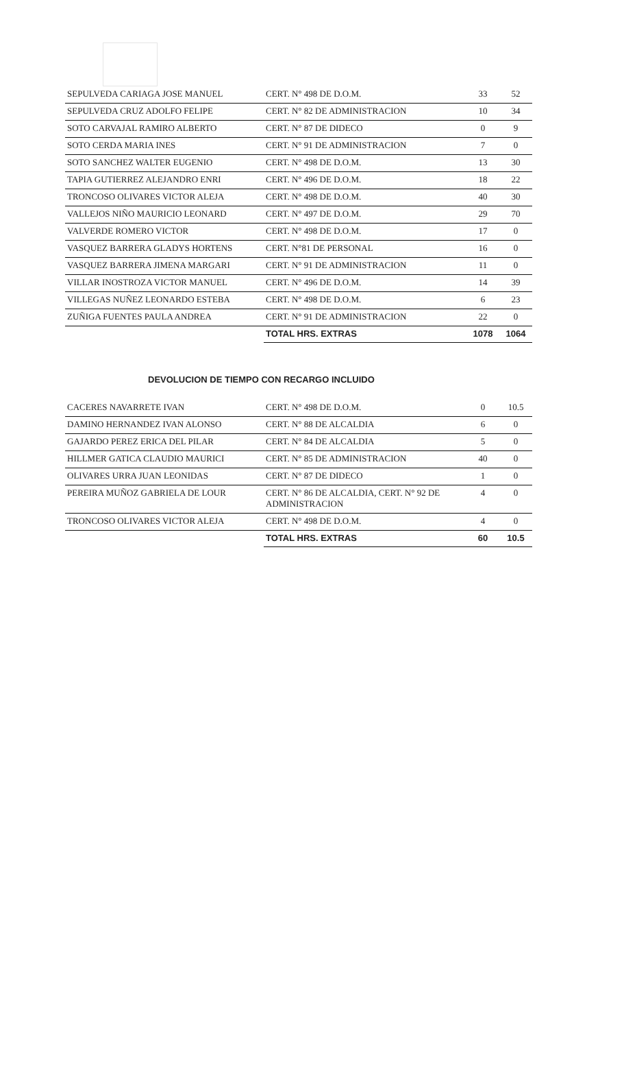| SEPULVEDA CARIAGA JOSE MANUEL | CERT. N° 498 DE D.O.M. | 33 | 52 |
| SEPULVEDA CRUZ ADOLFO FELIPE | CERT. N° 82 DE ADMINISTRACION | 10 | 34 |
| SOTO CARVAJAL RAMIRO ALBERTO | CERT. N° 87 DE DIDECO | 0 | 9 |
| SOTO CERDA MARIA INES | CERT. N° 91 DE ADMINISTRACION | 7 | 0 |
| SOTO SANCHEZ WALTER EUGENIO | CERT. N° 498 DE D.O.M. | 13 | 30 |
| TAPIA GUTIERREZ ALEJANDRO ENRI | CERT. N° 496 DE D.O.M. | 18 | 22 |
| TRONCOSO OLIVARES VICTOR ALEJA | CERT. N° 498 DE D.O.M. | 40 | 30 |
| VALLEJOS NIÑO MAURICIO LEONARD | CERT. N° 497 DE D.O.M. | 29 | 70 |
| VALVERDE ROMERO VICTOR | CERT. N° 498 DE D.O.M. | 17 | 0 |
| VASQUEZ BARRERA GLADYS HORTENS | CERT. N°81 DE PERSONAL | 16 | 0 |
| VASQUEZ BARRERA JIMENA MARGARI | CERT. N° 91 DE ADMINISTRACION | 11 | 0 |
| VILLAR INOSTROZA VICTOR MANUEL | CERT. N° 496 DE D.O.M. | 14 | 39 |
| VILLEGAS NUÑEZ LEONARDO ESTEBA | CERT. N° 498 DE D.O.M. | 6 | 23 |
| ZUÑIGA FUENTES PAULA ANDREA | CERT. N° 91 DE ADMINISTRACION | 22 | 0 |
| | TOTAL HRS. EXTRAS | 1078 | 1064 |
DEVOLUCION DE TIEMPO CON RECARGO INCLUIDO
| CACERES NAVARRETE IVAN | CERT. N° 498 DE D.O.M. | 0 | 10.5 |
| DAMINO HERNANDEZ IVAN ALONSO | CERT. N° 88 DE ALCALDIA | 6 | 0 |
| GAJARDO PEREZ ERICA DEL PILAR | CERT. N° 84 DE ALCALDIA | 5 | 0 |
| HILLMER GATICA CLAUDIO MAURICI | CERT. N° 85 DE ADMINISTRACION | 40 | 0 |
| OLIVARES URRA JUAN LEONIDAS | CERT. N° 87 DE DIDECO | 1 | 0 |
| PEREIRA MUÑOZ GABRIELA DE LOUR | CERT. N° 86 DE ALCALDIA, CERT. N° 92 DE ADMINISTRACION | 4 | 0 |
| TRONCOSO OLIVARES VICTOR ALEJA | CERT. N° 498 DE D.O.M. | 4 | 0 |
| | TOTAL HRS. EXTRAS | 60 | 10.5 |